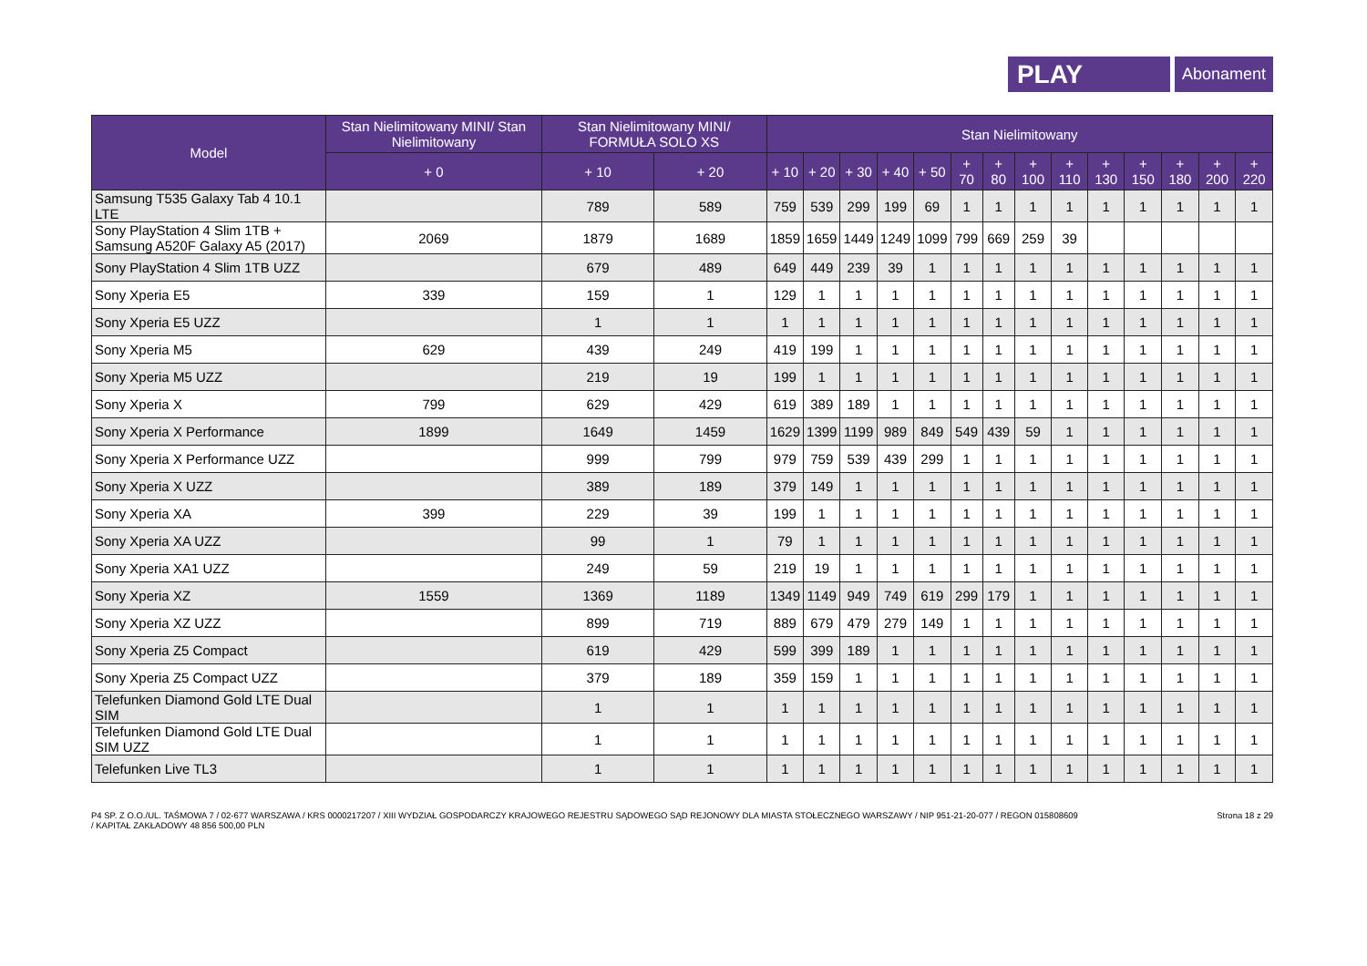PLAY
Abonament
| Model | Stan Nielimitowany MINI/ Stan Nielimitowany | Stan Nielimitowany MINI/ FORMUŁA SOLO XS | | Stan Nielimitowany | | | | | | | | | | | | | |
| --- | --- | --- | --- | --- | --- | --- | --- | --- | --- | --- | --- | --- | --- | --- | --- | --- | --- |
| | + 0 | + 10 | + 20 | + 10 | + 20 | + 30 | + 40 | + 50 | + 70 | + 80 | + 100 | + 110 | + 130 | + 150 | + 180 | + 200 | + 220 |
| Samsung T535 Galaxy Tab 4 10.1 LTE | | 789 | 589 | 759 | 539 | 299 | 199 | 69 | 1 | 1 | 1 | 1 | 1 | 1 | 1 | 1 | 1 |
| Sony PlayStation 4 Slim 1TB + Samsung A520F Galaxy A5 (2017) | 2069 | 1879 | 1689 | 1859 | 1659 | 1449 | 1249 | 1099 | 799 | 669 | 259 | 39 | | | | | |
| Sony PlayStation 4 Slim 1TB UZZ | | 679 | 489 | 649 | 449 | 239 | 39 | 1 | 1 | 1 | 1 | 1 | 1 | 1 | 1 | 1 | 1 |
| Sony Xperia E5 | 339 | 159 | 1 | 129 | 1 | 1 | 1 | 1 | 1 | 1 | 1 | 1 | 1 | 1 | 1 | 1 | 1 |
| Sony Xperia E5 UZZ | | 1 | 1 | 1 | 1 | 1 | 1 | 1 | 1 | 1 | 1 | 1 | 1 | 1 | 1 | 1 | 1 |
| Sony Xperia M5 | 629 | 439 | 249 | 419 | 199 | 1 | 1 | 1 | 1 | 1 | 1 | 1 | 1 | 1 | 1 | 1 | 1 |
| Sony Xperia M5 UZZ | | 219 | 19 | 199 | 1 | 1 | 1 | 1 | 1 | 1 | 1 | 1 | 1 | 1 | 1 | 1 | 1 |
| Sony Xperia X | 799 | 629 | 429 | 619 | 389 | 189 | 1 | 1 | 1 | 1 | 1 | 1 | 1 | 1 | 1 | 1 | 1 |
| Sony Xperia X Performance | 1899 | 1649 | 1459 | 1629 | 1399 | 1199 | 989 | 849 | 549 | 439 | 59 | 1 | 1 | 1 | 1 | 1 | 1 |
| Sony Xperia X Performance UZZ | | 999 | 799 | 979 | 759 | 539 | 439 | 299 | 1 | 1 | 1 | 1 | 1 | 1 | 1 | 1 | 1 |
| Sony Xperia X UZZ | | 389 | 189 | 379 | 149 | 1 | 1 | 1 | 1 | 1 | 1 | 1 | 1 | 1 | 1 | 1 | 1 |
| Sony Xperia XA | 399 | 229 | 39 | 199 | 1 | 1 | 1 | 1 | 1 | 1 | 1 | 1 | 1 | 1 | 1 | 1 | 1 |
| Sony Xperia XA UZZ | | 99 | 1 | 79 | 1 | 1 | 1 | 1 | 1 | 1 | 1 | 1 | 1 | 1 | 1 | 1 | 1 |
| Sony Xperia XA1 UZZ | | 249 | 59 | 219 | 19 | 1 | 1 | 1 | 1 | 1 | 1 | 1 | 1 | 1 | 1 | 1 | 1 |
| Sony Xperia XZ | 1559 | 1369 | 1189 | 1349 | 1149 | 949 | 749 | 619 | 299 | 179 | 1 | 1 | 1 | 1 | 1 | 1 | 1 |
| Sony Xperia XZ UZZ | | 899 | 719 | 889 | 679 | 479 | 279 | 149 | 1 | 1 | 1 | 1 | 1 | 1 | 1 | 1 | 1 |
| Sony Xperia Z5 Compact | | 619 | 429 | 599 | 399 | 189 | 1 | 1 | 1 | 1 | 1 | 1 | 1 | 1 | 1 | 1 | 1 |
| Sony Xperia Z5 Compact UZZ | | 379 | 189 | 359 | 159 | 1 | 1 | 1 | 1 | 1 | 1 | 1 | 1 | 1 | 1 | 1 | 1 |
| Telefunken Diamond Gold LTE Dual SIM | | 1 | 1 | 1 | 1 | 1 | 1 | 1 | 1 | 1 | 1 | 1 | 1 | 1 | 1 | 1 | 1 |
| Telefunken Diamond Gold LTE Dual SIM UZZ | | 1 | 1 | 1 | 1 | 1 | 1 | 1 | 1 | 1 | 1 | 1 | 1 | 1 | 1 | 1 | 1 |
| Telefunken Live TL3 | | 1 | 1 | 1 | 1 | 1 | 1 | 1 | 1 | 1 | 1 | 1 | 1 | 1 | 1 | 1 | 1 |
P4 SP. Z O.O./UL. TAŚMOWA 7 / 02-677 WARSZAWA / KRS 0000217207 / XIII WYDZIAŁ GOSPODARCZY KRAJOWEGO REJESTRU SĄDOWEGO SĄD REJONOWY DLA MIASTA STOŁECZNEGO WARSZAWY / NIP 951-21-20-077 / REGON 015808609
/ KAPITAŁ ZAKŁADOWY 48 856 500,00 PLN
Strona 18 z 29